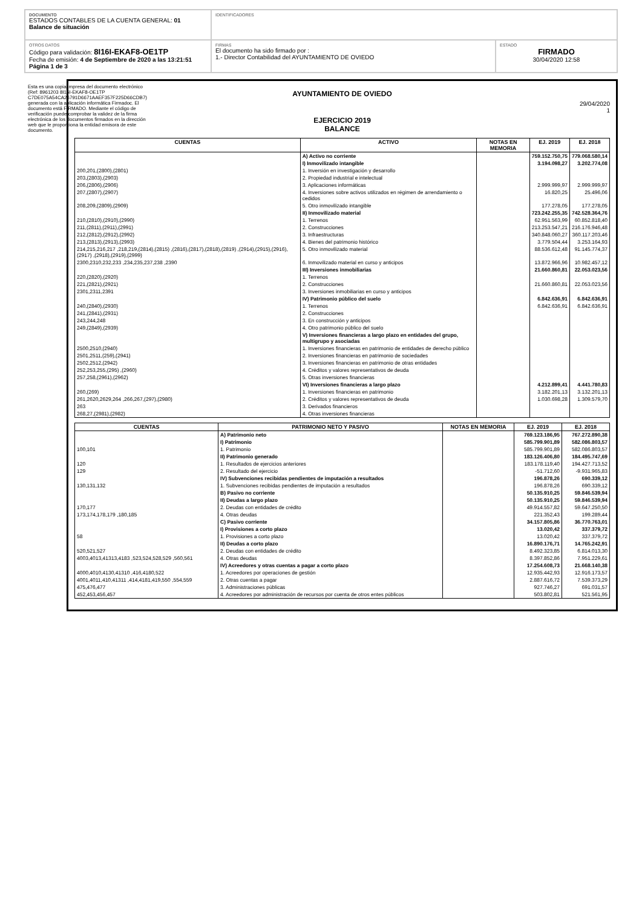DOCUMENTO
ESTADOS CONTABLES DE LA CUENTA GENERAL: 01
Balance de situación
IDENTIFICADORES
OTROS DATOS
Código para validación: 8I16I-EKAF8-OE1TP
Fecha de emisión: 4 de Septiembre de 2020 a las 13:21:51
Página 1 de 3
FIRMAS
El documento ha sido firmado por :
1.- Director Contabilidad del AYUNTAMIENTO DE OVIEDO
ESTADO
FIRMADO
30/04/2020 12:58
Esta es una copia impresa del documento electrónico (Ref: 8961203 8I16I-EKAF8-OE1TP C7DE075A54CA26791D6671AAEF357F225D66CDB7) generada con la aplicación informática Firmadoc. El documento está FIRMADO. Mediante el código de verificación puede comprobar la validez de la firma electrónica de los documentos firmados en la dirección web que le proporciona la entidad emisora de este documento.
AYUNTAMIENTO DE OVIEDO
29/04/2020
1
EJERCICIO 2019
BALANCE
| CUENTAS | ACTIVO | NOTAS EN MEMORIA | EJ. 2019 | EJ. 2018 |
| --- | --- | --- | --- | --- |
| | A) Activo no corriente | | 759.152.750,75 | 779.068.580,14 |
| | I) Inmovilizado intangible | | 3.194.098,27 | 3.202.774,08 |
| 200,201,(2800),(2801) | 1. Inversión en investigación y desarrollo | | | |
| 203,(2803),(2903) | 2. Propiedad industrial e intelectual | | | |
| 206,(2806),(2906) | 3. Aplicaciones informáticas | | 2.999.999,97 | 2.999.999,97 |
| 207,(2807),(2907) | 4. Inversiones sobre activos utilizados en régimen de arrendamiento o cedidos | | 16.820,25 | 25.496,06 |
| 208,209,(2809),(2909) | 5. Otro inmovilizado intangible | | 177.278,05 | 177.278,05 |
| | II) Inmovilizado material | | 723.242.255,35 | 742.528.364,76 |
| 210,(2810),(2910),(2990) | 1. Terrenos | | 62.951.563,99 | 60.852.818,40 |
| 211,(2811),(2911),(2991) | 2. Construcciones | | 213.253.547,21 | 216.176.946,48 |
| 212,(2812),(2912),(2992) | 3. Infraestructuras | | 340.848.060,27 | 360.117.203,46 |
| 213,(2813),(2913),(2993) | 4. Bienes del patrimonio histórico | | 3.779.504,44 | 3.253.164,93 |
| 214,215,216,217 ,218,219,(2814),(2815) ,(2816),(2817),(2818),(2819) ,(2914),(2915),(2916),(2917) ,(2918),(2919),(2999) | 5. Otro inmovilizado material | | 88.536.612,48 | 91.145.774,37 |
| 2300,2310,232,233 ,234,235,237,238 ,2390 | 6. Inmovilizado material en curso y anticipos | | 13.872.966,96 | 10.982.457,12 |
| | III) Inversiones inmobiliarias | | 21.660.860,81 | 22.053.023,56 |
| 220,(2820),(2920) | 1. Terrenos | | | |
| 221,(2821),(2921) | 2. Construcciones | | 21.660.860,81 | 22.053.023,56 |
| 2301,2311,2391 | 3. Inversiones inmobiliarias en curso y anticipos | | | |
| | IV) Patrimonio público del suelo | | 6.842.636,91 | 6.842.636,91 |
| 240,(2840),(2930) | 1. Terrenos | | 6.842.636,91 | 6.842.636,91 |
| 241,(2841),(2931) | 2. Construcciones | | | |
| 243,244,248 | 3. En construcción y anticipos | | | |
| 249,(2849),(2939) | 4. Otro patrimonio público del suelo | | | |
| | V) Inversiones financieras a largo plazo en entidades del grupo, multigrupo y asociadas | | | |
| 2500,2510,(2940) | 1. Inversiones financieras en patrimonio de entidades de derecho público | | | |
| 2501,2511,(259),(2941) | 2. Inversiones financieras en patrimonio de sociedades | | | |
| 2502,2512,(2942) | 3. Inversiones financieras en patrimonio de otras entidades | | | |
| 252,253,255,(295) ,(2960) | 4. Créditos y valores representativos de deuda | | | |
| 257,258,(2961),(2962) | 5. Otras inversiones financieras | | | |
| | VI) Inversiones financieras a largo plazo | | 4.212.899,41 | 4.441.780,83 |
| 260,(269) | 1. Inversiones financieras en patrimonio | | 3.182.201,13 | 3.132.201,13 |
| 261,2620,2629,264 ,266,267,(297),(2980) | 2. Créditos y valores representativos de deuda | | 1.030.698,28 | 1.309.579,70 |
| 263 | 3. Derivados financieros | | | |
| 268,27,(2981),(2982) | 4. Otras inversiones financieras | | | |
| CUENTAS | PATRIMONIO NETO Y PASIVO | NOTAS EN MEMORIA | EJ. 2019 | EJ. 2018 |
| --- | --- | --- | --- | --- |
| | A) Patrimonio neto | | 769.123.186,95 | 767.272.890,38 |
| | I) Patrimonio | | 585.799.901,89 | 582.086.803,57 |
| 100,101 | 1. Patrimonio | | 585.799.901,89 | 582.086.803,57 |
| | II) Patrimonio generado | | 183.126.406,80 | 184.495.747,69 |
| 120 | 1. Resultados de ejercicios anteriores | | 183.178.119,40 | 194.427.713,52 |
| 129 | 2. Resultado del ejercicio | | -51.712,60 | -9.931.965,83 |
| | IV) Subvenciones recibidas pendientes de imputación a resultados | | 196.878,26 | 690.339,12 |
| 130,131,132 | 1. Subvenciones recibidas pendientes de imputación a resultados | | 196.878,26 | 690.339,12 |
| | B) Pasivo no corriente | | 50.135.910,25 | 59.846.539,94 |
| | II) Deudas a largo plazo | | 50.135.910,25 | 59.846.539,94 |
| 170,177 | 2. Deudas con entidades de crédito | | 49.914.557,82 | 59.647.250,50 |
| 173,174,178,179 ,180,185 | 4. Otras deudas | | 221.352,43 | 199.289,44 |
| | C) Pasivo corriente | | 34.157.805,86 | 36.770.763,01 |
| | I) Provisiones a corto plazo | | 13.020,42 | 337.379,72 |
| 58 | 1. Provisiones a corto plazo | | 13.020,42 | 337.379,72 |
| | II) Deudas a corto plazo | | 16.890.176,71 | 14.765.242,91 |
| 520,521,527 | 2. Deudas con entidades de crédito | | 8.492.323,85 | 6.814.013,30 |
| 4003,4013,41313,4183 ,523,524,528,529 ,560,561 | 4. Otras deudas | | 8.397.852,86 | 7.951.229,61 |
| | IV) Acreedores y otras cuentas a pagar a corto plazo | | 17.254.608,73 | 21.668.140,38 |
| 4000,4010,4130,41310 ,416,4180,522 | 1. Acreedores por operaciones de gestión | | 12.935.442,93 | 12.916.173,57 |
| 4001,4011,410,41311 ,414,4181,419,550 ,554,559 | 2. Otras cuentas a pagar | | 2.887.616,72 | 7.539.373,29 |
| 475,476,477 | 3. Administraciones públicas | | 927.746,27 | 691.031,57 |
| 452,453,456,457 | 4. Acreedores por administración de recursos por cuenta de otros entes públicos | | 503.802,81 | 521.561,95 |